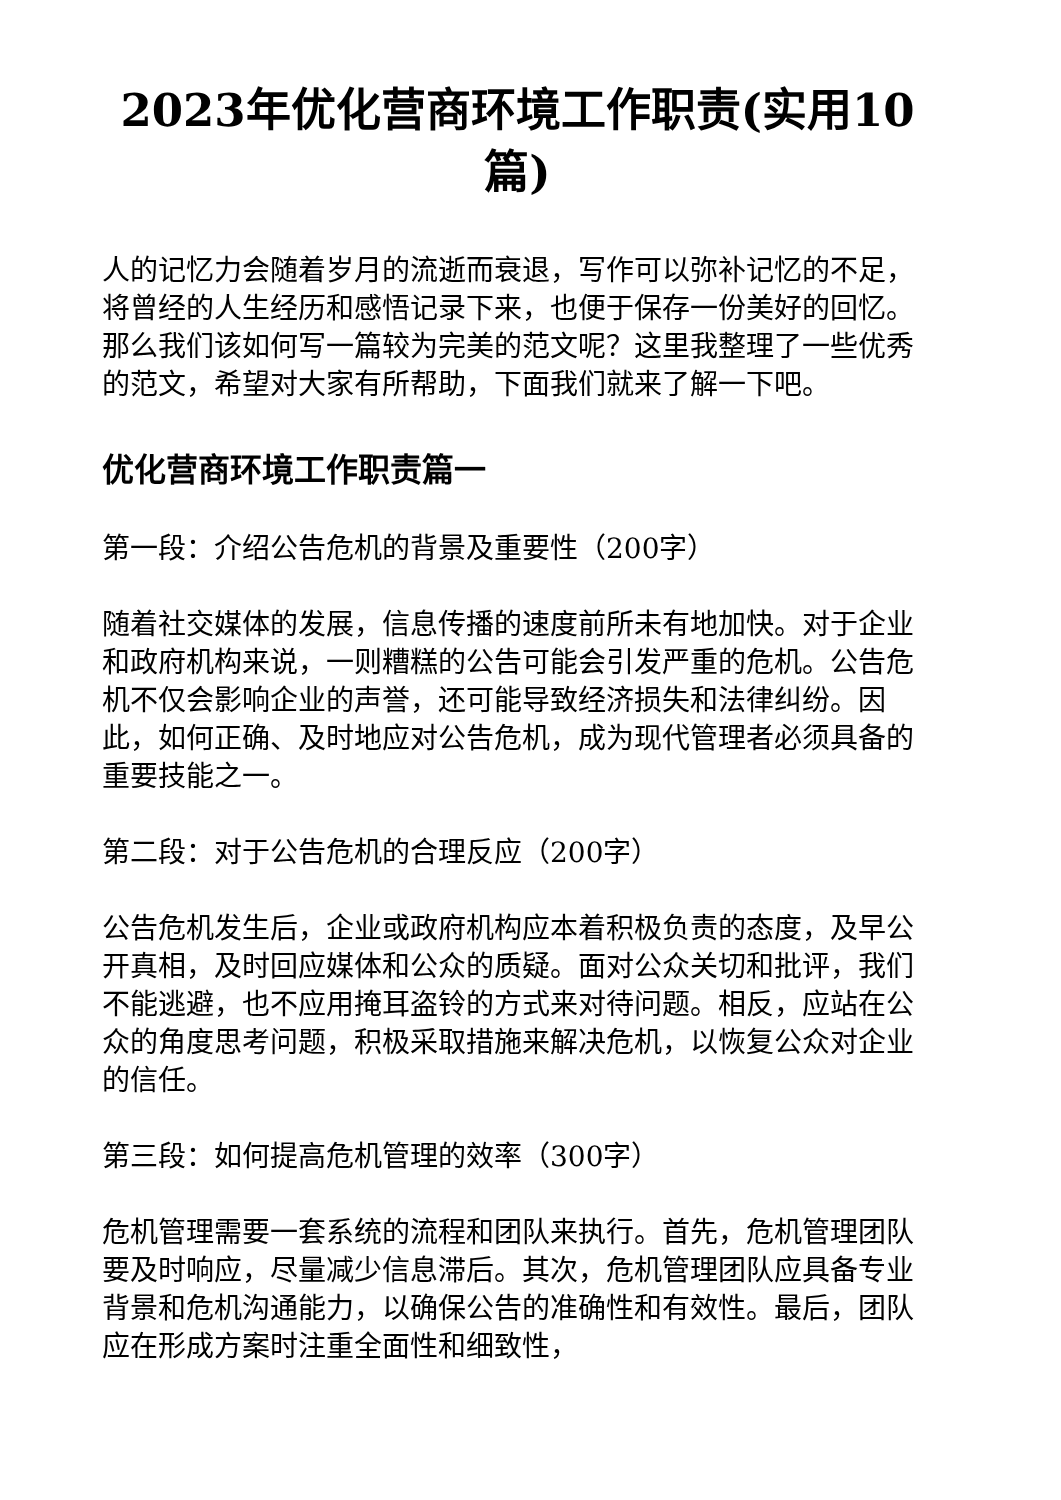2023年优化营商环境工作职责(实用10篇)
人的记忆力会随着岁月的流逝而衰退，写作可以弥补记忆的不足，将曾经的人生经历和感悟记录下来，也便于保存一份美好的回忆。那么我们该如何写一篇较为完美的范文呢？这里我整理了一些优秀的范文，希望对大家有所帮助，下面我们就来了解一下吧。
优化营商环境工作职责篇一
第一段：介绍公告危机的背景及重要性（200字）
随着社交媒体的发展，信息传播的速度前所未有地加快。对于企业和政府机构来说，一则糟糕的公告可能会引发严重的危机。公告危机不仅会影响企业的声誉，还可能导致经济损失和法律纠纷。因此，如何正确、及时地应对公告危机，成为现代管理者必须具备的重要技能之一。
第二段：对于公告危机的合理反应（200字）
公告危机发生后，企业或政府机构应本着积极负责的态度，及早公开真相，及时回应媒体和公众的质疑。面对公众关切和批评，我们不能逃避，也不应用掩耳盗铃的方式来对待问题。相反，应站在公众的角度思考问题，积极采取措施来解决危机，以恢复公众对企业的信任。
第三段：如何提高危机管理的效率（300字）
危机管理需要一套系统的流程和团队来执行。首先，危机管理团队要及时响应，尽量减少信息滞后。其次，危机管理团队应具备专业背景和危机沟通能力，以确保公告的准确性和有效性。最后，团队应在形成方案时注重全面性和细致性，